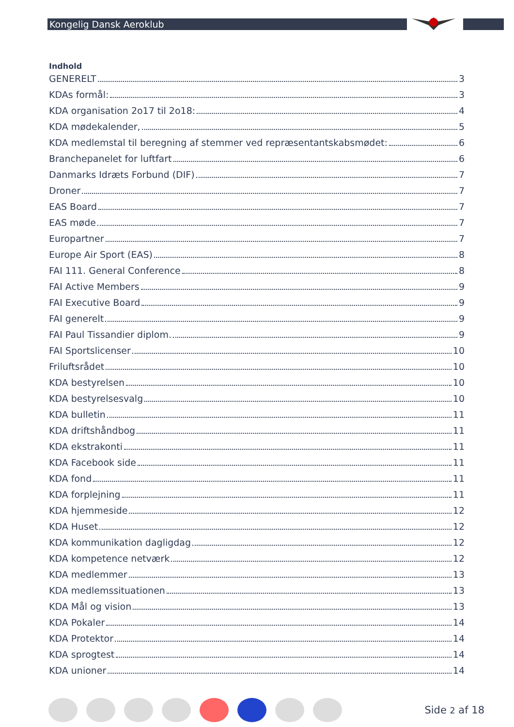Kongelig Dansk Aeroklub
Indhold
GENERELT 3
KDAs formål: 3
KDA organisation 2o17 til 2o18: 4
KDA mødekalender, 5
KDA medlemstal til beregning af stemmer ved repræsentantskabsmødet: 6
Branchepanelet for luftfart 6
Danmarks Idræts Forbund (DIF) 7
Droner 7
EAS Board 7
EAS møde 7
Europartner 7
Europe Air Sport (EAS) 8
FAI 111. General Conference 8
FAI Active Members 9
FAI Executive Board 9
FAI generelt 9
FAI Paul Tissandier diplom. 9
FAI Sportslicenser 10
Friluftsrådet 10
KDA bestyrelsen 10
KDA bestyrelsesvalg 10
KDA bulletin 11
KDA driftshåndbog 11
KDA ekstrakonti 11
KDA Facebook side 11
KDA fond 11
KDA forplejning 11
KDA hjemmeside 12
KDA Huset 12
KDA kommunikation dagligdag 12
KDA kompetence netværk 12
KDA medlemmer 13
KDA medlemssituationen 13
KDA Mål og vision 13
KDA Pokaler 14
KDA Protektor 14
KDA sprogtest 14
KDA unioner 14
Side 2 af 18